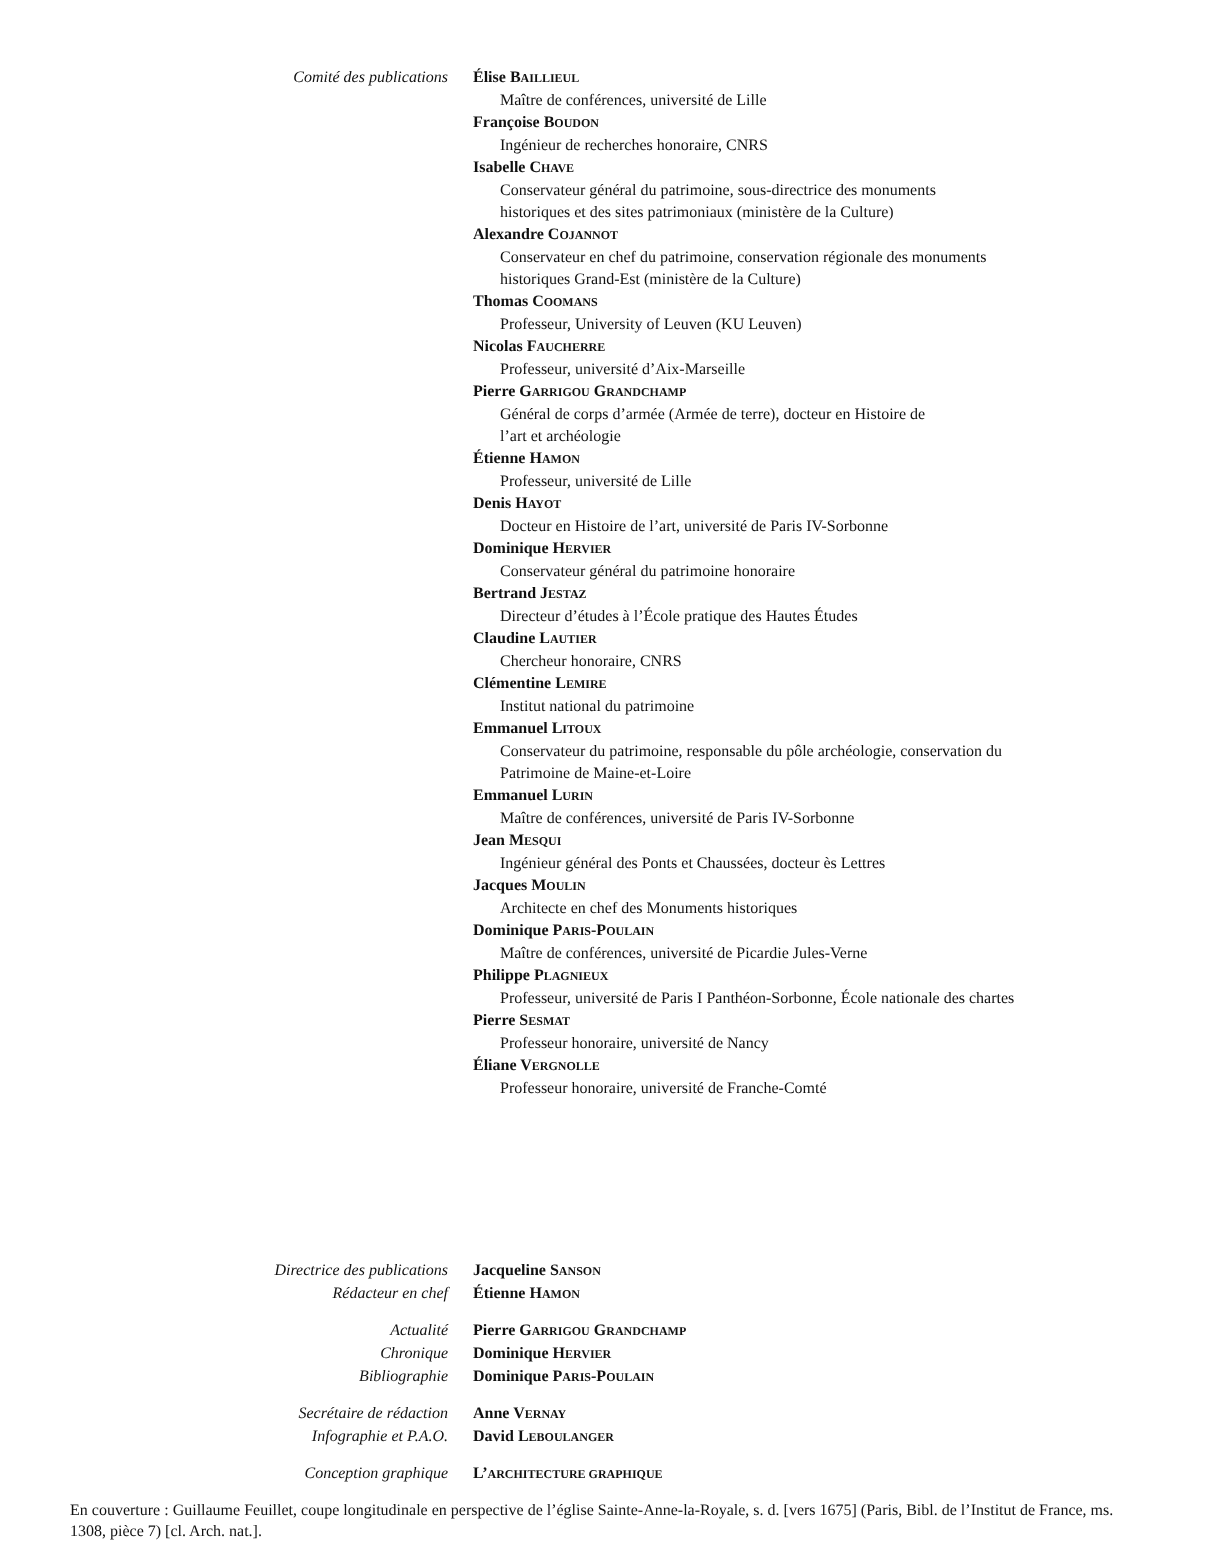Comité des publications Élise BAILLIEUL
Maître de conférences, université de Lille
Françoise BOUDON
Ingénieur de recherches honoraire, CNRS
Isabelle CHAVE
Conservateur général du patrimoine, sous-directrice des monuments
historiques et des sites patrimoniaux (ministère de la Culture)
Alexandre COJANNOT
Conservateur en chef du patrimoine, conservation régionale des monuments
historiques Grand-Est (ministère de la Culture)
Thomas COOMANS
Professeur, University of Leuven (KU Leuven)
Nicolas FAUCHERRE
Professeur, université d’Aix-Marseille
Pierre GARRIGOU GRANDCHAMP
Général de corps d’armée (Armée de terre), docteur en Histoire de
l’art et archéologie
Étienne HAMON
Professeur, université de Lille
Denis HAYOT
Docteur en Histoire de l’art, université de Paris IV-Sorbonne
Dominique HERVIER
Conservateur général du patrimoine honoraire
Bertrand JESTAZ
Directeur d’études à l’École pratique des Hautes Études
Claudine LAUTIER
Chercheur honoraire, CNRS
Clémentine LEMIRE
Institut national du patrimoine
Emmanuel LITOUX
Conservateur du patrimoine, responsable du pôle archéologie, conservation du
Patrimoine de Maine-et-Loire
Emmanuel LURIN
Maître de conférences, université de Paris IV-Sorbonne
Jean MESQUI
Ingénieur général des Ponts et Chaussées, docteur ès Lettres
Jacques MOULIN
Architecte en chef des Monuments historiques
Dominique PARIS-POULAIN
Maître de conférences, université de Picardie Jules-Verne
Philippe PLAGNIEUX
Professeur, université de Paris I Panthéon-Sorbonne, École nationale des chartes
Pierre SESMAT
Professeur honoraire, université de Nancy
Éliane VERGNOLLE
Professeur honoraire, université de Franche-Comté
Directrice des publications
Jacqueline SANSON
Rédacteur en chef
Étienne HAMON
Actualité
Pierre GARRIGOU GRANDCHAMP
Chronique
Dominique HERVIER
Bibliographie
Dominique PARIS-POULAIN
Secrétaire de rédaction
Anne VERNAY
Infographie et P.A.O.
David LEBOULANGER
Conception graphique
L’ARCHITECTURE GRAPHIQUE
En couverture : Guillaume Feuillet, coupe longitudinale en perspective de l’église Sainte-Anne-la-Royale, s. d. [vers 1675] (Paris, Bibl. de l’Institut de France, ms. 1308, pièce 7) [cl. Arch. nat.].